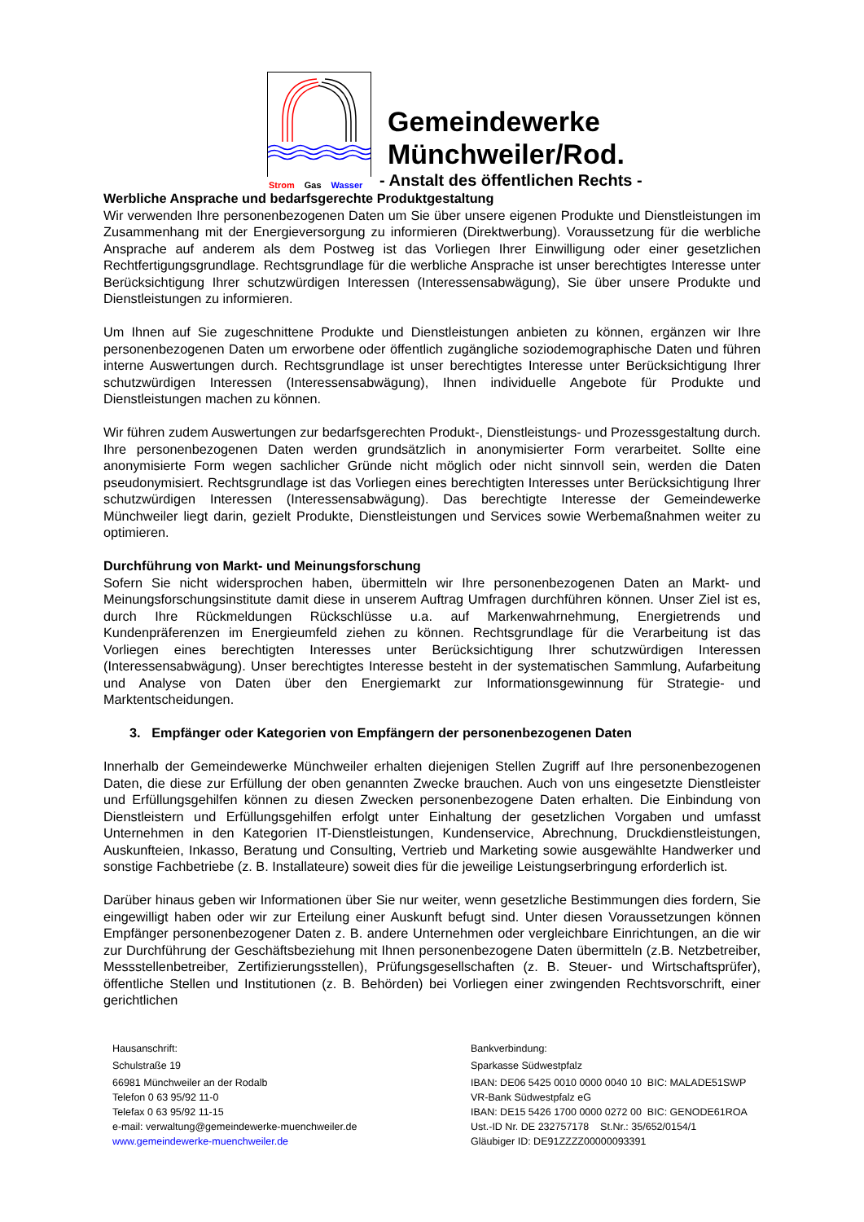Strom Gas Wasser
Gemeindewerke
Münchweiler/Rod.
- Anstalt des öffentlichen Rechts -
Werbliche Ansprache und bedarfsgerechte Produktgestaltung
Wir verwenden Ihre personenbezogenen Daten um Sie über unsere eigenen Produkte und Dienstleistungen im Zusammenhang mit der Energieversorgung zu informieren (Direktwerbung). Voraussetzung für die werbliche Ansprache auf anderem als dem Postweg ist das Vorliegen Ihrer Einwilligung oder einer gesetzlichen Rechtfertigungsgrundlage. Rechtsgrundlage für die werbliche Ansprache ist unser berechtigtes Interesse unter Berücksichtigung Ihrer schutzwürdigen Interessen (Interessensabwägung), Sie über unsere Produkte und Dienstleistungen zu informieren.
Um Ihnen auf Sie zugeschnittene Produkte und Dienstleistungen anbieten zu können, ergänzen wir Ihre personenbezogenen Daten um erworbene oder öffentlich zugängliche soziodemographische Daten und führen interne Auswertungen durch. Rechtsgrundlage ist unser berechtigtes Interesse unter Berücksichtigung Ihrer schutzwürdigen Interessen (Interessensabwägung), Ihnen individuelle Angebote für Produkte und Dienstleistungen machen zu können.
Wir führen zudem Auswertungen zur bedarfsgerechten Produkt-, Dienstleistungs- und Prozessgestaltung durch. Ihre personenbezogenen Daten werden grundsätzlich in anonymisierter Form verarbeitet. Sollte eine anonymisierte Form wegen sachlicher Gründe nicht möglich oder nicht sinnvoll sein, werden die Daten pseudonymisiert. Rechtsgrundlage ist das Vorliegen eines berechtigten Interesses unter Berücksichtigung Ihrer schutzwürdigen Interessen (Interessensabwägung). Das berechtigte Interesse der Gemeindewerke Münchweiler liegt darin, gezielt Produkte, Dienstleistungen und Services sowie Werbemaßnahmen weiter zu optimieren.
Durchführung von Markt- und Meinungsforschung
Sofern Sie nicht widersprochen haben, übermitteln wir Ihre personenbezogenen Daten an Markt- und Meinungsforschungsinstitute damit diese in unserem Auftrag Umfragen durchführen können. Unser Ziel ist es, durch Ihre Rückmeldungen Rückschlüsse u.a. auf Markenwahrnehmung, Energietrends und Kundenpräferenzen im Energieumfeld ziehen zu können. Rechtsgrundlage für die Verarbeitung ist das Vorliegen eines berechtigten Interesses unter Berücksichtigung Ihrer schutzwürdigen Interessen (Interessensabwägung). Unser berechtigtes Interesse besteht in der systematischen Sammlung, Aufarbeitung und Analyse von Daten über den Energiemarkt zur Informationsgewinnung für Strategie- und Marktentscheidungen.
3. Empfänger oder Kategorien von Empfängern der personenbezogenen Daten
Innerhalb der Gemeindewerke Münchweiler erhalten diejenigen Stellen Zugriff auf Ihre personenbezogenen Daten, die diese zur Erfüllung der oben genannten Zwecke brauchen. Auch von uns eingesetzte Dienstleister und Erfüllungsgehilfen können zu diesen Zwecken personenbezogene Daten erhalten. Die Einbindung von Dienstleistern und Erfüllungsgehilfen erfolgt unter Einhaltung der gesetzlichen Vorgaben und umfasst Unternehmen in den Kategorien IT-Dienstleistungen, Kundenservice, Abrechnung, Druckdienstleistungen, Auskunfteien, Inkasso, Beratung und Consulting, Vertrieb und Marketing sowie ausgewählte Handwerker und sonstige Fachbetriebe (z. B. Installateure) soweit dies für die jeweilige Leistungserbringung erforderlich ist.
Darüber hinaus geben wir Informationen über Sie nur weiter, wenn gesetzliche Bestimmungen dies fordern, Sie eingewilligt haben oder wir zur Erteilung einer Auskunft befugt sind. Unter diesen Voraussetzungen können Empfänger personenbezogener Daten z. B. andere Unternehmen oder vergleichbare Einrichtungen, an die wir zur Durchführung der Geschäftsbeziehung mit Ihnen personenbezogene Daten übermitteln (z.B. Netzbetreiber, Messstellenbetreiber, Zertifizierungsstellen), Prüfungsgesellschaften (z. B. Steuer- und Wirtschaftsprüfer), öffentliche Stellen und Institutionen (z. B. Behörden) bei Vorliegen einer zwingenden Rechtsvorschrift, einer gerichtlichen
Hausanschrift:
Schulstraße 19
66981 Münchweiler an der Rodalb
Telefon 0 63 95/92 11-0
Telefax 0 63 95/92 11-15
e-mail: verwaltung@gemeindewerke-muenchweiler.de
www.gemeindewerke-muenchweiler.de
Bankverbindung:
Sparkasse Südwestpfalz
IBAN: DE06 5425 0010 0000 0040 10 BIC: MALADE51SWP
VR-Bank Südwestpfalz eG
IBAN: DE15 5426 1700 0000 0272 00 BIC: GENODE61ROA
Ust.-ID Nr. DE 232757178 St.Nr.: 35/652/0154/1
Gläubiger ID: DE91ZZZZ00000093391